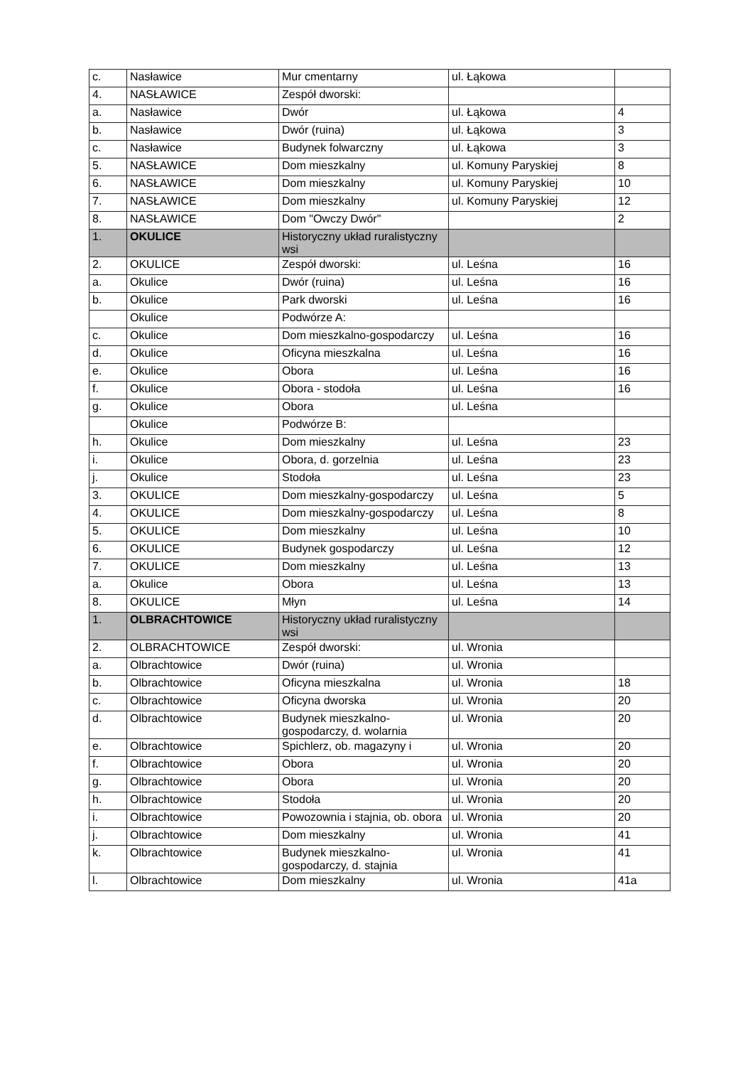| c. | Nasławice | Mur cmentarny | ul. Łąkowa | |
| 4. | NASŁAWICE | Zespół dworski: | | |
| a. | Nasławice | Dwór | ul. Łąkowa | 4 |
| b. | Nasławice | Dwór (ruina) | ul. Łąkowa | 3 |
| c. | Nasławice | Budynek folwarczny | ul. Łąkowa | 3 |
| 5. | NASŁAWICE | Dom mieszkalny | ul. Komuny Paryskiej | 8 |
| 6. | NASŁAWICE | Dom mieszkalny | ul. Komuny Paryskiej | 10 |
| 7. | NASŁAWICE | Dom mieszkalny | ul. Komuny Paryskiej | 12 |
| 8. | NASŁAWICE | Dom "Owczy Dwór" | | 2 |
| 1. | OKULICE | Historyczny układ ruralistyczny wsi | | |
| 2. | OKULICE | Zespół dworski: | ul. Leśna | 16 |
| a. | Okulice | Dwór (ruina) | ul. Leśna | 16 |
| b. | Okulice | Park dworski | ul. Leśna | 16 |
| | Okulice | Podwórze A: | | |
| c. | Okulice | Dom mieszkalno-gospodarczy | ul. Leśna | 16 |
| d. | Okulice | Oficyna mieszkalna | ul. Leśna | 16 |
| e. | Okulice | Obora | ul. Leśna | 16 |
| f. | Okulice | Obora - stodoła | ul. Leśna | 16 |
| g. | Okulice | Obora | ul. Leśna | |
| | Okulice | Podwórze B: | | |
| h. | Okulice | Dom mieszkalny | ul. Leśna | 23 |
| i. | Okulice | Obora, d. gorzelnia | ul. Leśna | 23 |
| j. | Okulice | Stodoła | ul. Leśna | 23 |
| 3. | OKULICE | Dom mieszkalny-gospodarczy | ul. Leśna | 5 |
| 4. | OKULICE | Dom mieszkalny-gospodarczy | ul. Leśna | 8 |
| 5. | OKULICE | Dom mieszkalny | ul. Leśna | 10 |
| 6. | OKULICE | Budynek gospodarczy | ul. Leśna | 12 |
| 7. | OKULICE | Dom mieszkalny | ul. Leśna | 13 |
| a. | Okulice | Obora | ul. Leśna | 13 |
| 8. | OKULICE | Młyn | ul. Leśna | 14 |
| 1. | OLBRACHTOWICE | Historyczny układ ruralistyczny wsi | | |
| 2. | OLBRACHTOWICE | Zespół dworski: | ul. Wronia | |
| a. | Olbrachtowice | Dwór (ruina) | ul. Wronia | |
| b. | Olbrachtowice | Oficyna mieszkalna | ul. Wronia | 18 |
| c. | Olbrachtowice | Oficyna dworska | ul. Wronia | 20 |
| d. | Olbrachtowice | Budynek mieszkalno-gospodarczy, d. wolarnia | ul. Wronia | 20 |
| e. | Olbrachtowice | Spichlerz, ob. magazyny i | ul. Wronia | 20 |
| f. | Olbrachtowice | Obora | ul. Wronia | 20 |
| g. | Olbrachtowice | Obora | ul. Wronia | 20 |
| h. | Olbrachtowice | Stodoła | ul. Wronia | 20 |
| i. | Olbrachtowice | Powozownia i stajnia, ob. obora | ul. Wronia | 20 |
| j. | Olbrachtowice | Dom mieszkalny | ul. Wronia | 41 |
| k. | Olbrachtowice | Budynek mieszkalno-gospodarczy, d. stajnia | ul. Wronia | 41 |
| l. | Olbrachtowice | Dom mieszkalny | ul. Wronia | 41a |